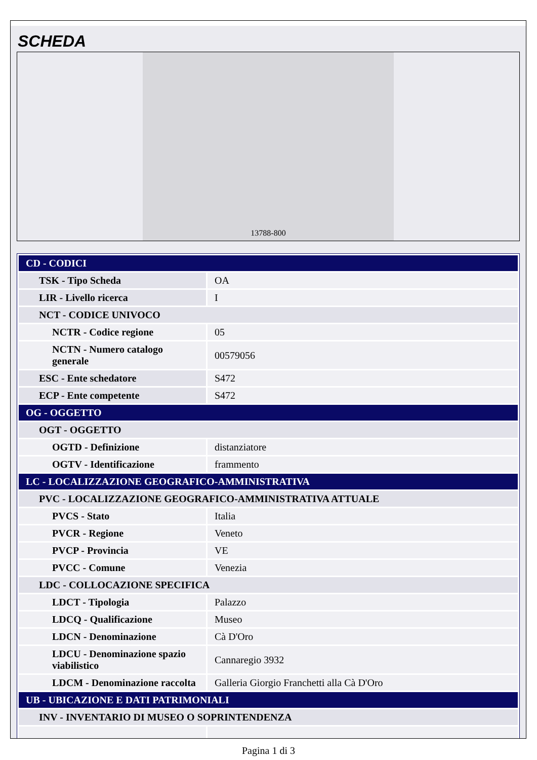SCHEDA
13788-800
| CD - CODICI | |
| TSK - Tipo Scheda | OA |
| LIR - Livello ricerca | I |
| NCT - CODICE UNIVOCO | |
| NCTR - Codice regione | 05 |
| NCTN - Numero catalogo generale | 00579056 |
| ESC - Ente schedatore | S472 |
| ECP - Ente competente | S472 |
| OG - OGGETTO | |
| OGT - OGGETTO | |
| OGTD - Definizione | distanziatore |
| OGTV - Identificazione | frammento |
| LC - LOCALIZZAZIONE GEOGRAFICO-AMMINISTRATIVA | |
| PVC - LOCALIZZAZIONE GEOGRAFICO-AMMINISTRATIVA ATTUALE | |
| PVCS - Stato | Italia |
| PVCR - Regione | Veneto |
| PVCP - Provincia | VE |
| PVCC - Comune | Venezia |
| LDC - COLLOCAZIONE SPECIFICA | |
| LDCT - Tipologia | Palazzo |
| LDCQ - Qualificazione | Museo |
| LDCN - Denominazione | Cà D'Oro |
| LDCU - Denominazione spazio viabilistico | Cannaregio 3932 |
| LDCM - Denominazione raccolta | Galleria Giorgio Franchetti alla Cà D'Oro |
| UB - UBICAZIONE E DATI PATRIMONIALI | |
| INV - INVENTARIO DI MUSEO O SOPRINTENDENZA | |
Pagina 1 di 3